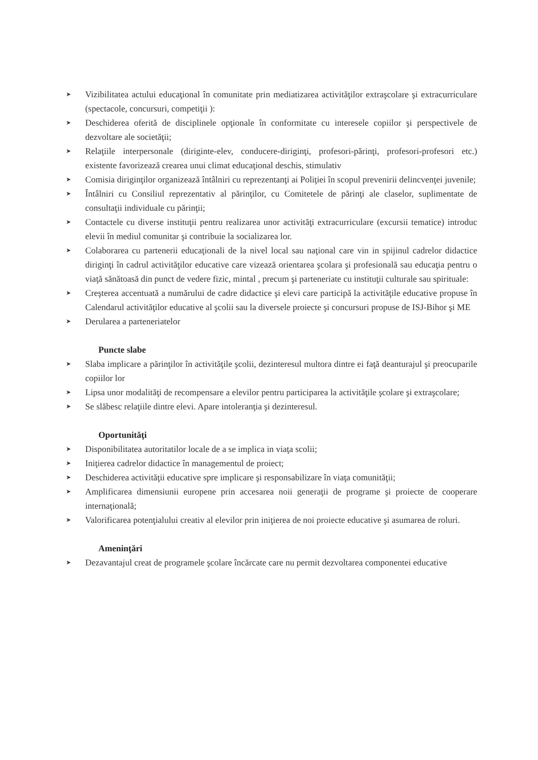➤ Vizibilitatea actului educaţional în comunitate prin mediatizarea activităţilor extraşcolare şi extracurriculare (spectacole, concursuri, competiţii ):
➤ Deschiderea oferită de disciplinele opţionale în conformitate cu interesele copiilor şi perspectivele de dezvoltare ale societăţii;
➤ Relaţiile interpersonale (diriginte-elev, conducere-diriginţi, profesori-părinţi, profesori-profesori etc.) existente favorizează crearea unui climat educaţional deschis, stimulativ
➤ Comisia diriginţilor organizează întâlniri cu reprezentanţi ai Poliţiei în scopul prevenirii delincvenţei juvenile;
➤ Întâlniri cu Consiliul reprezentativ al părinţilor, cu Comitetele de părinţi ale claselor, suplimentate de consultaţii individuale cu părinţii;
➤ Contactele cu diverse instituţii pentru realizarea unor activităţi extracurriculare (excursii tematice) introduc elevii în mediul comunitar şi contribuie la socializarea lor.
➤ Colaborarea cu partenerii educaţionali de la nivel local sau naţional care vin in spijinul cadrelor didactice diriginţi în cadrul activităţilor educative care vizează orientarea şcolara şi profesională sau educaţia pentru o viaţă sănătoasă din punct de vedere fizic, mintal , precum şi parteneriate cu instituţii culturale sau spirituale:
➤ Creşterea accentuată a numărului de cadre didactice şi elevi care participă la activităţile educative propuse în Calendarul activităţilor educative al şcolii sau la diversele proiecte şi concursuri propuse de ISJ-Bihor şi ME
➤ Derularea a parteneriatelor
Puncte slabe
➤ Slaba implicare a părinţilor în activităţile şcolii, dezinteresul multora dintre ei faţă deanturajul şi preocuparile copiilor lor
➤ Lipsa unor modalităţi de recompensare a elevilor pentru participarea la activităţile şcolare şi extraşcolare;
➤ Se slăbesc relaţiile dintre elevi. Apare intoleranţia şi dezinteresul.
Oportunităţi
➤ Disponibilitatea autoritatilor locale de a se implica in viaţa scolii;
➤ Iniţierea cadrelor didactice în managementul de proiect;
➤ Deschiderea activităţii educative spre implicare şi responsabilizare în viaţa comunităţii;
➤ Amplificarea dimensiunii europene prin accesarea noii generaţii de programe şi proiecte de cooperare internaţională;
➤ Valorificarea potenţialului creativ al elevilor prin iniţierea de noi proiecte educative şi asumarea de roluri.
Ameninţări
➤ Dezavantajul creat de programele şcolare încărcate care nu permit dezvoltarea componentei educative